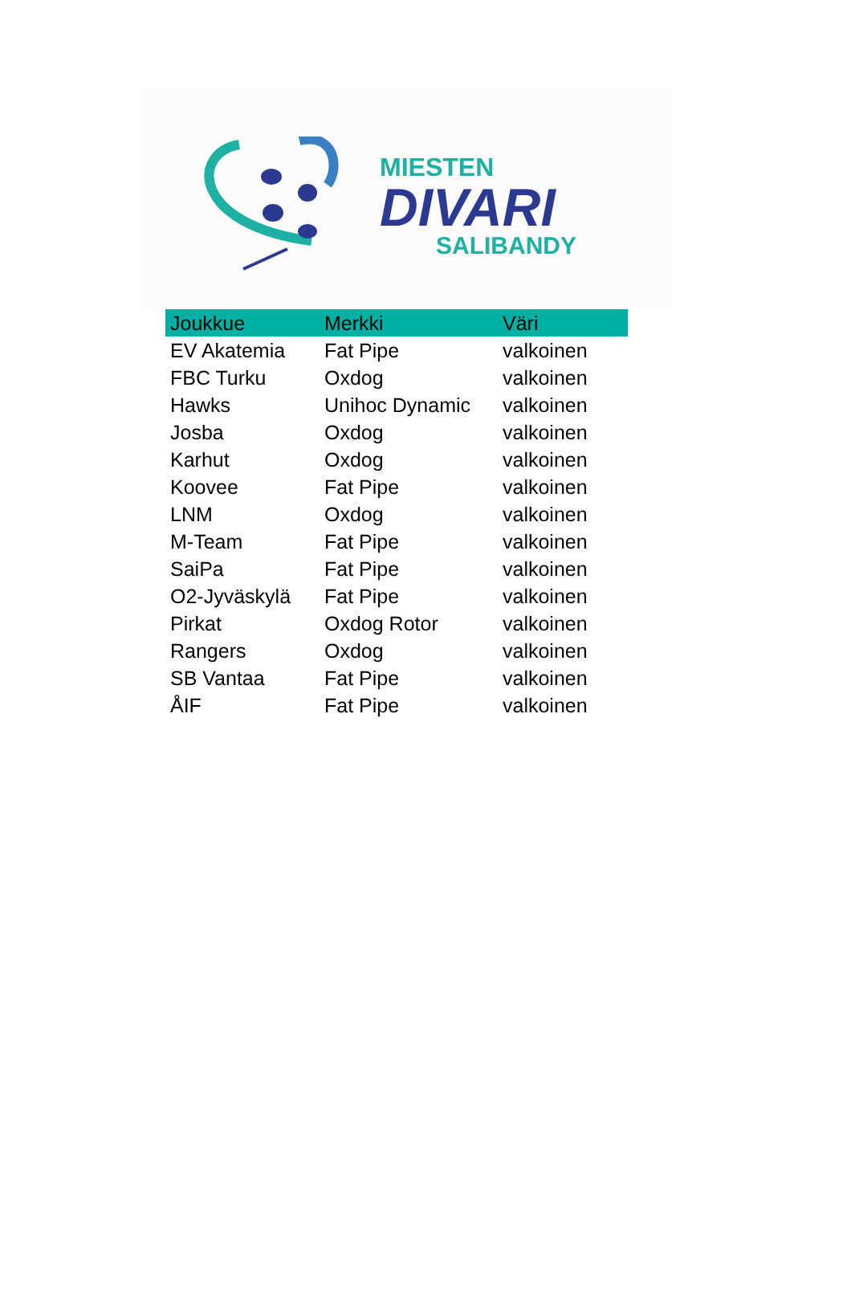MIESTEN
DIVARI
SALIBANDY
| Joukkue | Merkki | Väri |
| --- | --- | --- |
| EV Akatemia | Fat Pipe | valkoinen |
| FBC Turku | Oxdog | valkoinen |
| Hawks | Unihoc Dynamic | valkoinen |
| Josba | Oxdog | valkoinen |
| Karhut | Oxdog | valkoinen |
| Koovee | Fat Pipe | valkoinen |
| LNM | Oxdog | valkoinen |
| M-Team | Fat Pipe | valkoinen |
| SaiPa | Fat Pipe | valkoinen |
| O2-Jyväskylä | Fat Pipe | valkoinen |
| Pirkat | Oxdog Rotor | valkoinen |
| Rangers | Oxdog | valkoinen |
| SB Vantaa | Fat Pipe | valkoinen |
| ÅIF | Fat Pipe | valkoinen |